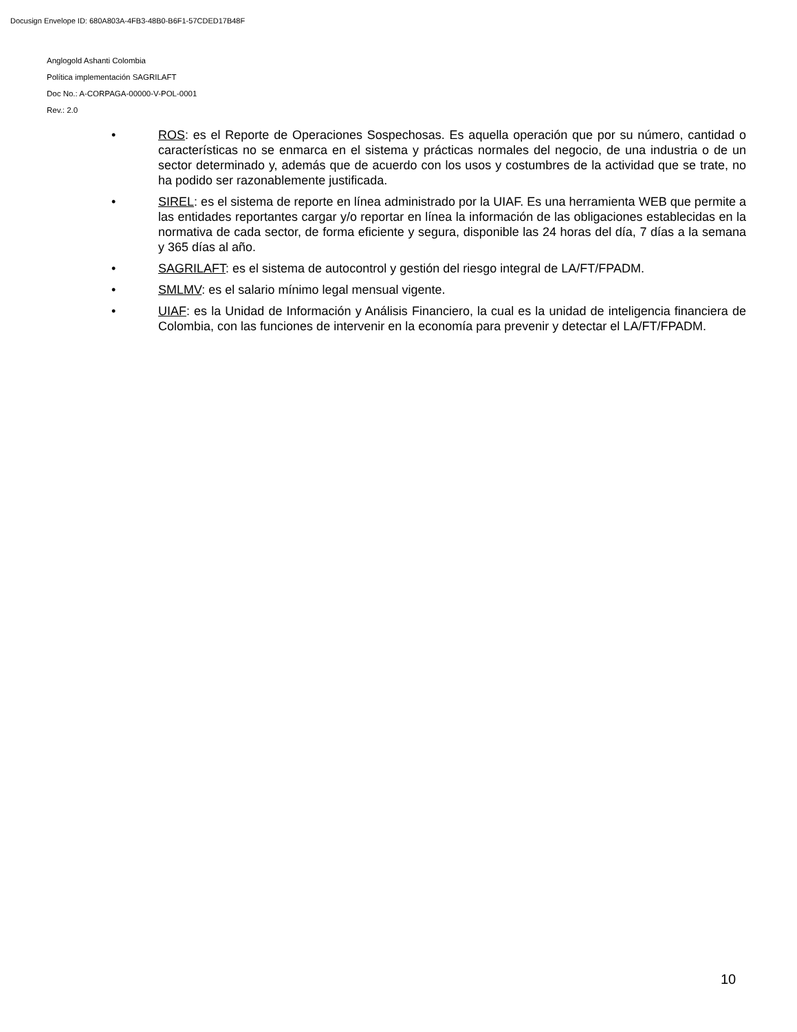Docusign Envelope ID: 680A803A-4FB3-48B0-B6F1-57CDED17B48F
Anglogold Ashanti Colombia
Política implementación SAGRILAFT
Doc No.: A-CORPAGA-00000-V-POL-0001
Rev.: 2.0
• ROS: es el Reporte de Operaciones Sospechosas. Es aquella operación que por su número, cantidad o características no se enmarca en el sistema y prácticas normales del negocio, de una industria o de un sector determinado y, además que de acuerdo con los usos y costumbres de la actividad que se trate, no ha podido ser razonablemente justificada.
• SIREL: es el sistema de reporte en línea administrado por la UIAF. Es una herramienta WEB que permite a las entidades reportantes cargar y/o reportar en línea la información de las obligaciones establecidas en la normativa de cada sector, de forma eficiente y segura, disponible las 24 horas del día, 7 días a la semana y 365 días al año.
• SAGRILAFT: es el sistema de autocontrol y gestión del riesgo integral de LA/FT/FPADM.
• SMLMV: es el salario mínimo legal mensual vigente.
• UIAF: es la Unidad de Información y Análisis Financiero, la cual es la unidad de inteligencia financiera de Colombia, con las funciones de intervenir en la economía para prevenir y detectar el LA/FT/FPADM.
10